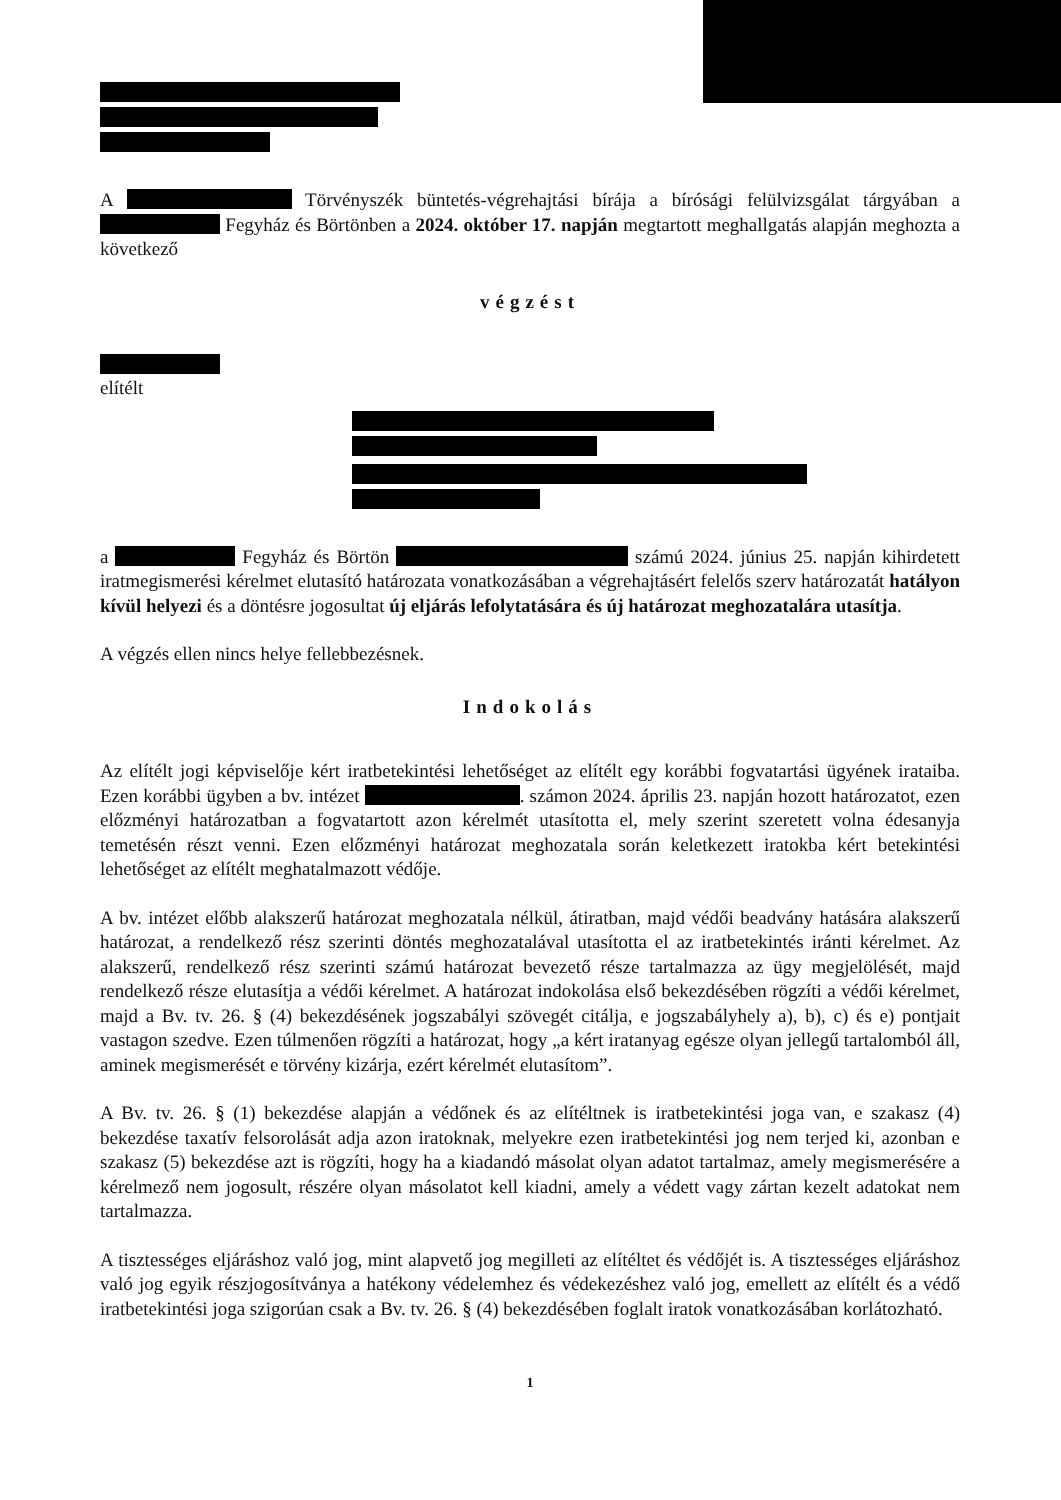A Törvényszék büntetés-végrehajtási bírája a bírósági felülvizsgálat tárgyában a Fegyház és Börtönben a 2024. október 17. napján megtartott meghallgatás alapján meghozta a következő
végzést
elítélt
a Fegyház és Börtön számú 2024. június 25. napján kihirdetett iratmegismerési kérelmet elutasító határozata vonatkozásában a végrehajtásért felelős szerv határozatát hatályon kívül helyezi és a döntésre jogosultat új eljárás lefolytatására és új határozat meghozatalára utasítja.
A végzés ellen nincs helye fellebbezésnek.
Indokolás
Az elítélt jogi képviselője kért iratbetekintési lehetőséget az elítélt egy korábbi fogvatartási ügyének irataiba. Ezen korábbi ügyben a bv. intézet . számon 2024. április 23. napján hozott határozatot, ezen előzményi határozatban a fogvatartott azon kérelmét utasította el, mely szerint szeretett volna édesanyja temetésén részt venni. Ezen előzményi határozat meghozatala során keletkezett iratokba kért betekintési lehetőséget az elítélt meghatalmazott védője.
A bv. intézet előbb alakszerű határozat meghozatala nélkül, átiratban, majd védői beadvány hatására alakszerű határozat, a rendelkező rész szerinti döntés meghozatalával utasította el az iratbetekintés iránti kérelmet. Az alakszerű, rendelkező rész szerinti számú határozat bevezető része tartalmazza az ügy megjelölését, majd rendelkező része elutasítja a védői kérelmet. A határozat indokolása első bekezdésében rögzíti a védői kérelmet, majd a Bv. tv. 26. § (4) bekezdésének jogszabályi szövegét citálja, e jogszabályhely a), b), c) és e) pontjait vastagon szedve. Ezen túlmenően rögzíti a határozat, hogy „a kért iratanyag egésze olyan jellegű tartalomból áll, aminek megismerését e törvény kizárja, ezért kérelmét elutasítom”.
A Bv. tv. 26. § (1) bekezdése alapján a védőnek és az elítéltnek is iratbetekintési joga van, e szakasz (4) bekezdése taxatív felsorolását adja azon iratoknak, melyekre ezen iratbetekintési jog nem terjed ki, azonban e szakasz (5) bekezdése azt is rögzíti, hogy ha a kiadandó másolat olyan adatot tartalmaz, amely megismerésére a kérelmező nem jogosult, részére olyan másolatot kell kiadni, amely a védett vagy zártan kezelt adatokat nem tartalmazza.
A tisztességes eljáráshoz való jog, mint alapvető jog megilleti az elítéltet és védőjét is. A tisztességes eljáráshoz való jog egyik részjogosítványa a hatékony védelemhez és védekezéshez való jog, emellett az elítélt és a védő iratbetekintési joga szigorúan csak a Bv. tv. 26. § (4) bekezdésében foglalt iratok vonatkozásában korlátozható.
1